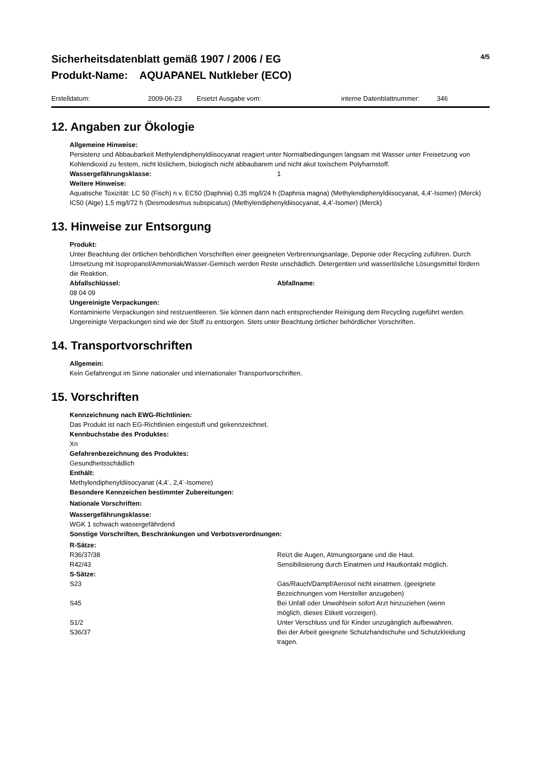Sicherheitsdatenblatt gemäß 1907 / 2006 / EG
Produkt-Name: AQUAPANEL Nutkleber (ECO)
4/5
Erstelldatum: 2009-06-23 Ersetzt Ausgabe vom: interne Datenblattnummer: 346
12. Angaben zur Ökologie
Allgemeine Hinweise:
Persistenz und Abbaubarkeit Methylendiphenyldiisocyanat reagiert unter Normalbedingungen langsam mit Wasser unter Freisetzung von Kohlendioxid zu festem, nicht löslichem, biologisch nicht abbaubarem und nicht akut toxischem Polyharnstoff.
Wassergefährungsklasse: 1
Weitere Hinweise:
Aquatische Toxizität: LC 50 (Fisch) n.v. EC50 (Daphnia) 0,35 mg/l/24 h (Daphnia magna) (Methylendiphenyldiisocyanat, 4,4’-Isomer) (Merck) IC50 (Alge) 1,5 mg/l/72 h (Desmodesmus subspicatus) (Methylendiphenyldiisocyanat, 4,4’-Isomer) (Merck)
13. Hinweise zur Entsorgung
Produkt:
Unter Beachtung der örtlichen behördlichen Vorschriften einer geeigneten Verbrennungsanlage, Deponie oder Recycling zuführen. Durch Umsetzung mit Isopropanol/Ammoniak/Wasser-Gemisch werden Reste unschädlich. Detergentien und wasserlösliche Lösungsmittel fördern die Reaktion.
Abfallschlüssel: Abfallname:
08 04 09
Ungereinigte Verpackungen:
Kontaminierte Verpackungen sind restzuentleeren. Sie können dann nach entsprechender Reinigung dem Recycling zugeführt werden. Ungereinigte Verpackungen sind wie der Stoff zu entsorgen. Stets unter Beachtung örtlicher behördlicher Vorschriften.
14. Transportvorschriften
Allgemein:
Kein Gefahrengut im Sinne nationaler und internationaler Transportvorschriften.
15. Vorschriften
Kennzeichnung nach EWG-Richtlinien:
Das Produkt ist nach EG-Richtlinien eingestuft und gekennzeichnet.
Kennbuchstabe des Produktes:
Xn
Gefahrenbezeichnung des Produktes:
Gesundheitsschädlich
Enthält:
Methylendiphenyldiisocyanat (4,4´, 2,4´-Isomere)
Besondere Kennzeichen bestimmter Zubereitungen:
Nationale Vorschriften:
Wassergefährungsklasse:
WGK 1 schwach wassergefährdend
Sonstige Vorschriften, Beschränkungen und Verbotsverordnungen:
R-Sätze:
R36/37/38 Reizt die Augen, Atmungsorgane und die Haut.
R42/43 Sensibilisierung durch Einatmen und Hautkontakt möglich.
S-Sätze:
S23 Gas/Rauch/Dampf/Aerosol nicht einatmen. (geeignete
Bezeichnungen vom Hersteller anzugeben)
S45 Bei Unfall oder Unwohlsein sofort Arzt hinzuziehen (wenn
möglich, dieses Etikett vorzeigen).
S1/2 Unter Verschluss und für Kinder unzugänglich aufbewahren.
S36/37 Bei der Arbeit geeignete Schutzhandschuhe und Schutzkleidung
tragen.